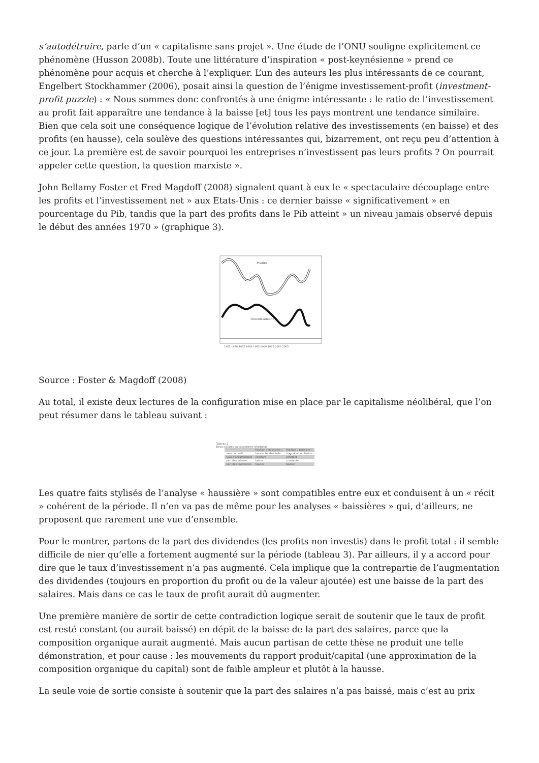s’autodétruire, parle d’un « capitalisme sans projet ». Une étude de l’ONU souligne explicitement ce phénomène (Husson 2008b). Toute une littérature d’inspiration « post-keynésienne » prend ce phénomène pour acquis et cherche à l’expliquer. L’un des auteurs les plus intéressants de ce courant, Engelbert Stockhammer (2006), posait ainsi la question de l’énigme investissement-profit (investment-profit puzzle) : « Nous sommes donc confrontés à une énigme intéressante : le ratio de l’investissement au profit fait apparaître une tendance à la baisse [et] tous les pays montrent une tendance similaire. Bien que cela soit une conséquence logique de l’évolution relative des investissements (en baisse) et des profits (en hausse), cela soulève des questions intéressantes qui, bizarrement, ont reçu peu d’attention à ce jour. La première est de savoir pourquoi les entreprises n’investissent pas leurs profits ? On pourrait appeler cette question, la question marxiste ».
John Bellamy Foster et Fred Magdoff (2008) signalent quant à eux le « spectaculaire découplage entre les profits et l’investissement net » aux Etats-Unis : ce dernier baisse « significativement » en pourcentage du Pib, tandis que la part des profits dans le Pib atteint » un niveau jamais observé depuis le début des années 1970 » (graphique 3).
Profits
Investissement
1965 1970 1975 1980 1985 1990 1995 2000 2005
Source : Foster & Magdoff (2008)
Au total, il existe deux lectures de la configuration mise en place par le capitalisme néolibéral, que l’on peut résumer dans le tableau suivant :
Tableau 2
Deux lectures du capitalisme néolibéral
| | Position « haussière » | Position « baissière » |
| --- | --- | --- |
| taux de profit | hausse tendancielle | stagnation ou baisse |
| taux d'accumulation | constant | constant |
| part des salaires | baisse | constante |
| part des dividendes | hausse | hausse |
Les quatre faits stylisés de l’analyse « haussière » sont compatibles entre eux et conduisent à un « récit » cohérent de la période. Il n’en va pas de même pour les analyses « baissières » qui, d’ailleurs, ne proposent que rarement une vue d’ensemble.
Pour le montrer, partons de la part des dividendes (les profits non investis) dans le profit total : il semble difficile de nier qu’elle a fortement augmenté sur la période (tableau 3). Par ailleurs, il y a accord pour dire que le taux d’investissement n’a pas augmenté. Cela implique que la contrepartie de l’augmentation des dividendes (toujours en proportion du profit ou de la valeur ajoutée) est une baisse de la part des salaires. Mais dans ce cas le taux de profit aurait dû augmenter.
Une première manière de sortir de cette contradiction logique serait de soutenir que le taux de profit est resté constant (ou aurait baissé) en dépit de la baisse de la part des salaires, parce que la composition organique aurait augmenté. Mais aucun partisan de cette thèse ne produit une telle démonstration, et pour cause : les mouvements du rapport produit/capital (une approximation de la composition organique du capital) sont de faible ampleur et plutôt à la hausse.
La seule voie de sortie consiste à soutenir que la part des salaires n’a pas baissé, mais c’est au prix